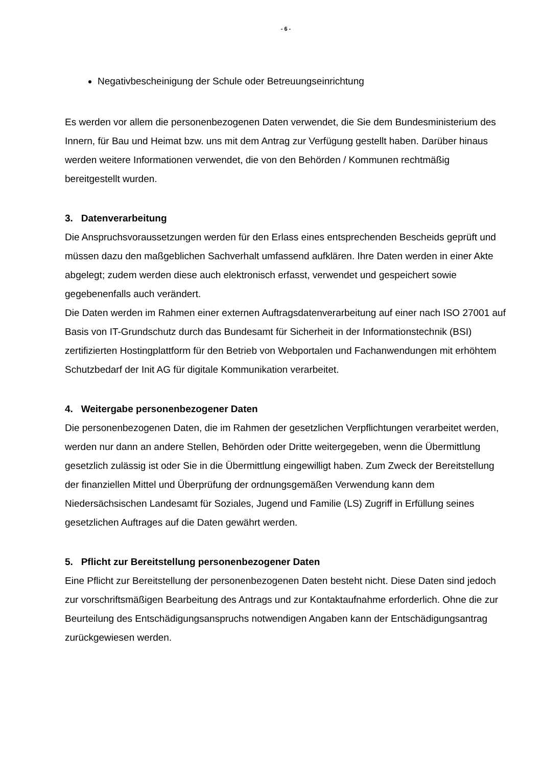- 6 -
Negativbescheinigung der Schule oder Betreuungseinrichtung
Es werden vor allem die personenbezogenen Daten verwendet, die Sie dem Bundesministerium des Innern, für Bau und Heimat bzw. uns mit dem Antrag zur Verfügung gestellt haben. Darüber hinaus werden weitere Informationen verwendet, die von den Behörden / Kommunen rechtmäßig bereitgestellt wurden.
3. Datenverarbeitung
Die Anspruchsvoraussetzungen werden für den Erlass eines entsprechenden Bescheids geprüft und müssen dazu den maßgeblichen Sachverhalt umfassend aufklären. Ihre Daten werden in einer Akte abgelegt; zudem werden diese auch elektronisch erfasst, verwendet und gespeichert sowie gegebenenfalls auch verändert.
Die Daten werden im Rahmen einer externen Auftragsdatenverarbeitung auf einer nach ISO 27001 auf Basis von IT-Grundschutz durch das Bundesamt für Sicherheit in der Informationstechnik (BSI) zertifizierten Hostingplattform für den Betrieb von Webportalen und Fachanwendungen mit erhöhtem Schutzbedarf der Init AG für digitale Kommunikation verarbeitet.
4. Weitergabe personenbezogener Daten
Die personenbezogenen Daten, die im Rahmen der gesetzlichen Verpflichtungen verarbeitet werden, werden nur dann an andere Stellen, Behörden oder Dritte weitergegeben, wenn die Übermittlung gesetzlich zulässig ist oder Sie in die Übermittlung eingewilligt haben. Zum Zweck der Bereitstellung der finanziellen Mittel und Überprüfung der ordnungsgemäßen Verwendung kann dem Niedersächsischen Landesamt für Soziales, Jugend und Familie (LS) Zugriff in Erfüllung seines gesetzlichen Auftrages auf die Daten gewährt werden.
5. Pflicht zur Bereitstellung personenbezogener Daten
Eine Pflicht zur Bereitstellung der personenbezogenen Daten besteht nicht. Diese Daten sind jedoch zur vorschriftsmäßigen Bearbeitung des Antrags und zur Kontaktaufnahme erforderlich. Ohne die zur Beurteilung des Entschädigungsanspruchs notwendigen Angaben kann der Entschädigungsantrag zurückgewiesen werden.